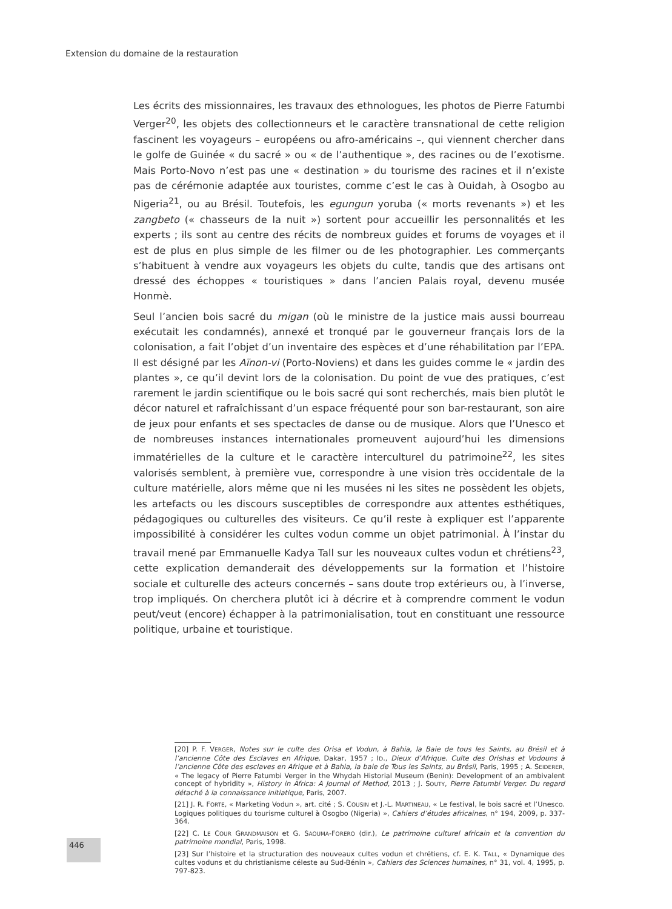Extension du domaine de la restauration
Les écrits des missionnaires, les travaux des ethnologues, les photos de Pierre Fatumbi Verger<sup>20</sup>, les objets des collectionneurs et le caractère transnational de cette religion fascinent les voyageurs – européens ou afro-américains –, qui viennent chercher dans le golfe de Guinée « du sacré » ou « de l’authentique », des racines ou de l’exotisme. Mais Porto-Novo n’est pas une « destination » du tourisme des racines et il n’existe pas de cérémonie adaptée aux touristes, comme c’est le cas à Ouidah, à Osogbo au Nigeria<sup>21</sup>, ou au Brésil. Toutefois, les egungun yoruba (« morts revenants ») et les zangbeto (« chasseurs de la nuit ») sortent pour accueillir les personnalités et les experts ; ils sont au centre des récits de nombreux guides et forums de voyages et il est de plus en plus simple de les filmer ou de les photographier. Les commerçants s’habituent à vendre aux voyageurs les objets du culte, tandis que des artisans ont dressé des échoppes « touristiques » dans l’ancien Palais royal, devenu musée Honmè.
Seul l’ancien bois sacré du migan (où le ministre de la justice mais aussi bourreau exécutait les condamnés), annexé et tronqué par le gouverneur français lors de la colonisation, a fait l’objet d’un inventaire des espèces et d’une réhabilitation par l’EPA. Il est désigné par les Aïnon-vi (Porto-Noviens) et dans les guides comme le « jardin des plantes », ce qu’il devint lors de la colonisation. Du point de vue des pratiques, c’est rarement le jardin scientifique ou le bois sacré qui sont recherchés, mais bien plutôt le décor naturel et rafraîchissant d’un espace fréquenté pour son bar-restaurant, son aire de jeux pour enfants et ses spectacles de danse ou de musique. Alors que l’Unesco et de nombreuses instances internationales promeuvent aujourd’hui les dimensions immatérielles de la culture et le caractère interculturel du patrimoine<sup>22</sup>, les sites valorisés semblent, à première vue, correspondre à une vision très occidentale de la culture matérielle, alors même que ni les musées ni les sites ne possèdent les objets, les artefacts ou les discours susceptibles de correspondre aux attentes esthétiques, pédagogiques ou culturelles des visiteurs. Ce qu’il reste à expliquer est l’apparente impossibilité à considérer les cultes vodun comme un objet patrimonial. À l’instar du travail mené par Emmanuelle Kadya Tall sur les nouveaux cultes vodun et chrétiens<sup>23</sup>, cette explication demanderait des développements sur la formation et l’histoire sociale et culturelle des acteurs concernés – sans doute trop extérieurs ou, à l’inverse, trop impliqués. On cherchera plutôt ici à décrire et à comprendre comment le vodun peut/veut (encore) échapper à la patrimonialisation, tout en constituant une ressource politique, urbaine et touristique.
[20] P. F. VERGER, Notes sur le culte des Orisa et Vodun, à Bahia, la Baie de tous les Saints, au Brésil et à l’ancienne Côte des Esclaves en Afrique, Dakar, 1957 ; ID., Dieux d’Afrique. Culte des Orishas et Vodouns à l’ancienne Côte des esclaves en Afrique et à Bahia, la baie de Tous les Saints, au Brésil, Paris, 1995 ; A. SEIDERER, « The legacy of Pierre Fatumbi Verger in the Whydah Historial Museum (Benin): Development of an ambivalent concept of hybridity », History in Africa: A Journal of Method, 2013 ; J. SOUTY, Pierre Fatumbi Verger. Du regard détaché à la connaissance initiatique, Paris, 2007.
[21] J. R. FORTE, « Marketing Vodun », art. cité ; S. COUSIN et J.-L. MARTINEAU, « Le festival, le bois sacré et l’Unesco. Logiques politiques du tourisme culturel à Osogbo (Nigeria) », Cahiers d’études africaines, n° 194, 2009, p. 337-364.
[22] C. LE COUR GRANDMAISON et G. SAOUMA-FORERO (dir.), Le patrimoine culturel africain et la convention du patrimoine mondial, Paris, 1998.
[23] Sur l’histoire et la structuration des nouveaux cultes vodun et chrétiens, cf. E. K. TALL, « Dynamique des cultes voduns et du christianisme céleste au Sud-Bénin », Cahiers des Sciences humaines, n° 31, vol. 4, 1995, p. 797-823.
446